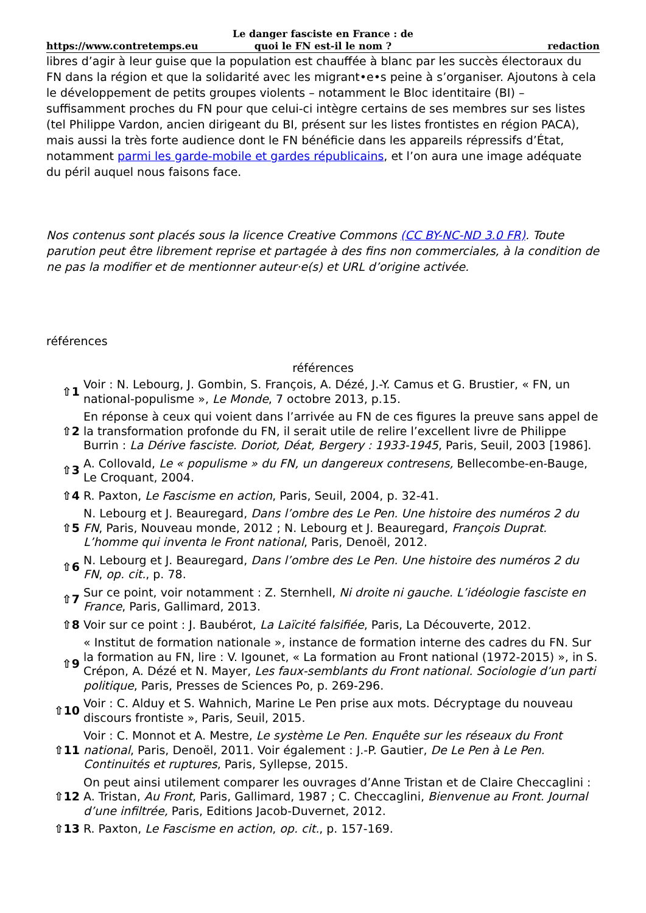https://www.contretemps.eu
Le danger fasciste en France : de quoi le FN est-il le nom ?
redaction
libres d’agir à leur guise que la population est chauffée à blanc par les succès électoraux du FN dans la région et que la solidarité avec les migrant•e•s peine à s’organiser. Ajoutons à cela le développement de petits groupes violents – notamment le Bloc identitaire (BI) – suffisamment proches du FN pour que celui-ci intègre certains de ses membres sur ses listes (tel Philippe Vardon, ancien dirigeant du BI, présent sur les listes frontistes en région PACA), mais aussi la très forte audience dont le FN bénéficie dans les appareils répressifs d’État, notamment parmi les garde-mobile et gardes républicains, et l’on aura une image adéquate du péril auquel nous faisons face.
Nos contenus sont placés sous la licence Creative Commons (CC BY-NC-ND 3.0 FR). Toute parution peut être librement reprise et partagée à des fins non commerciales, à la condition de ne pas la modifier et de mentionner auteur·e(s) et URL d’origine activée.
références
références
| ⇧1 | Voir : N. Lebourg, J. Gombin, S. François, A. Dézé, J.-Y. Camus et G. Brustier, « FN, un national-populisme », Le Monde , 7 octobre 2013, p.15. |
| ⇧2 | En réponse à ceux qui voient dans l’arrivée au FN de ces figures la preuve sans appel de la transformation profonde du FN, il serait utile de relire l’excellent livre de Philippe Burrin : La Dérive fasciste. Doriot, Déat, Bergery : 1933-1945 , Paris, Seuil, 2003 [1986]. |
| ⇧3 | A. Collovald, Le « populisme » du FN, un dangereux contresens, Bellecombe-en-Bauge, Le Croquant, 2004. |
| ⇧4 | R. Paxton, Le Fascisme en action , Paris, Seuil, 2004, p. 32-41. |
| ⇧5 | N. Lebourg et J. Beauregard, Dans l’ombre des Le Pen. Une histoire des numéros 2 du FN , Paris, Nouveau monde, 2012 ; N. Lebourg et J. Beauregard, François Duprat. L’homme qui inventa le Front national , Paris, Denoël, 2012. |
| ⇧6 | N. Lebourg et J. Beauregard, Dans l’ombre des Le Pen. Une histoire des numéros 2 du FN , op. cit. , p. 78. |
| ⇧7 | Sur ce point, voir notamment : Z. Sternhell, Ni droite ni gauche. L’idéologie fasciste en France , Paris, Gallimard, 2013. |
| ⇧8 | Voir sur ce point : J. Baubérot, La Laïcité falsifiée , Paris, La Découverte, 2012. |
| ⇧9 | « Institut de formation nationale », instance de formation interne des cadres du FN. Sur la formation au FN, lire : V. Igounet, « La formation au Front national (1972-2015) », in S. Crépon, A. Dézé et N. Mayer, Les faux-semblants du Front national. Sociologie d’un parti politique , Paris, Presses de Sciences Po, p. 269-296. |
| ⇧10 | Voir : C. Alduy et S. Wahnich, Marine Le Pen prise aux mots. Décryptage du nouveau discours frontiste », Paris, Seuil, 2015. |
| ⇧11 | Voir : C. Monnot et A. Mestre, Le système Le Pen. Enquête sur les réseaux du Front national , Paris, Denoël, 2011. Voir également : J.-P. Gautier, De Le Pen à Le Pen. Continuités et ruptures , Paris, Syllepse, 2015. |
| ⇧12 | On peut ainsi utilement comparer les ouvrages d’Anne Tristan et de Claire Checcaglini : A. Tristan, Au Front , Paris, Gallimard, 1987 ; C. Checcaglini, Bienvenue au Front. Journal d’une infiltrée, Paris, Editions Jacob-Duvernet, 2012. |
| ⇧13 | R. Paxton, Le Fascisme en action , op. cit. , p. 157-169. |